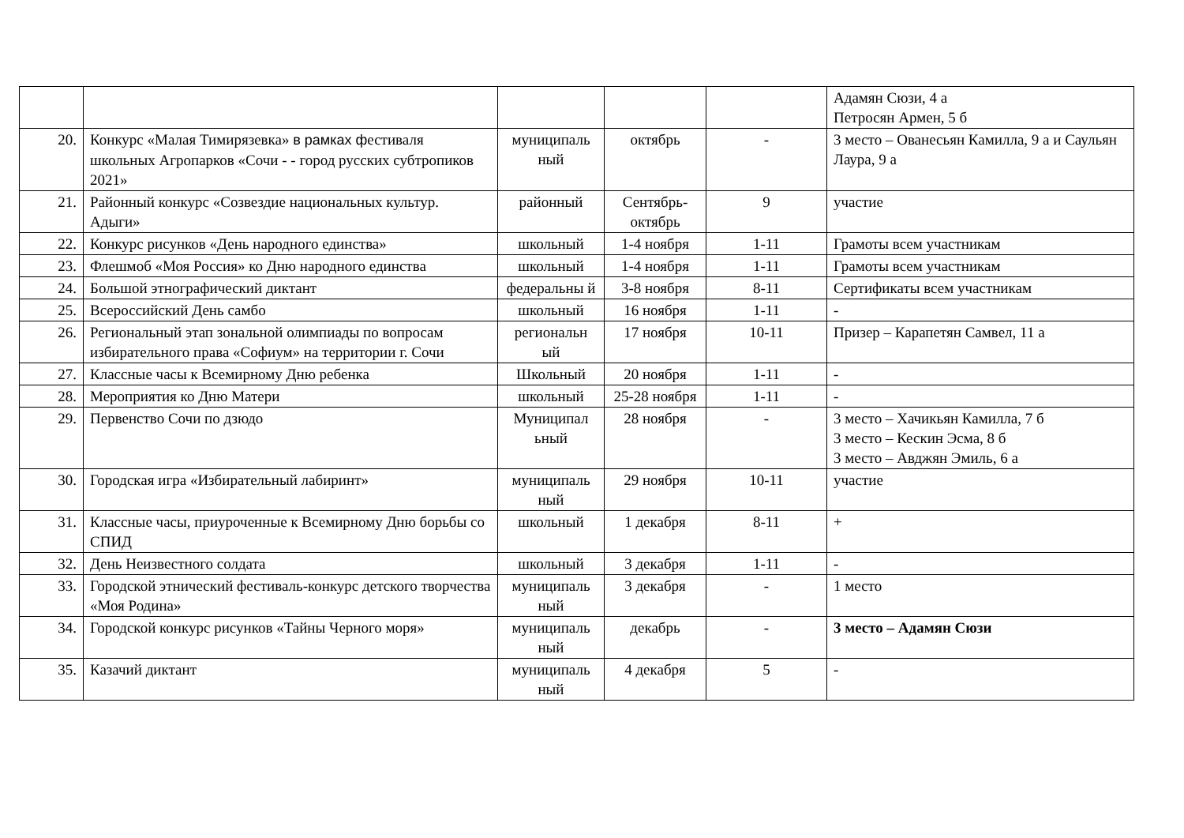| | | | | | Адамян Сюзи, 4 а Петросян Армен, 5 б |
| 20. | Конкурс «Малая Тимирязевка» в рамках ф естиваля школьных Агропарков «Сочи - - город русских субтропиков 2021» | муниципаль ный | октябрь | - | 3 место – Ованесьян Камилла, 9 а и Саульян Лаура, 9 а |
| 21. | Районный конкурс «Созвездие национальных культур. Адыги» | районный | Сентябрь-октябрь | 9 | участие |
| 22. | Конкурс рисунков «День народного единства» | школьный | 1-4 ноября | 1-11 | Грамоты всем участникам |
| 23. | Флешмоб «Моя Россия» ко Дню народного единства | школьный | 1-4 ноября | 1-11 | Грамоты всем участникам |
| 24. | Большой этнографический диктант | федеральны й | 3-8 ноября | 8-11 | Сертификаты всем участникам |
| 25. | Всероссийский День самбо | школьный | 16 ноября | 1-11 | - |
| 26. | Региональный этап зональной олимпиады по вопросам избирательного права «Софиум» на территории г. Сочи | региональн ый | 17 ноября | 10-11 | Призер – Карапетян Самвел, 11 а |
| 27. | Классные часы к Всемирному Дню ребенка | Школьный | 20 ноября | 1-11 | - |
| 28. | Мероприятия ко Дню Матери | школьный | 25-28 ноября | 1-11 | - |
| 29. | Первенство Сочи по дзюдо | Муниципал ьный | 28 ноября | - | 3 место – Хачикьян Камилла, 7 б 3 место – Кескин Эсма, 8 б 3 место – Авджян Эмиль, 6 а |
| 30. | Городская игра «Избирательный лабиринт» | муниципаль ный | 29 ноября | 10-11 | участие |
| 31. | Классные часы, приуроченные к Всемирному Дню борьбы со СПИД | школьный | 1 декабря | 8-11 | + |
| 32. | День Неизвестного солдата | школьный | 3 декабря | 1-11 | - |
| 33. | Городской этнический фестиваль-конкурс детского творчества «Моя Родина» | муниципаль ный | 3 декабря | - | 1 место |
| 34. | Городской конкурс рисунков «Тайны Черного моря» | муниципаль ный | декабрь | - | 3 место – Адамян Сюзи |
| 35. | Казачий диктант | муниципаль ный | 4 декабря | 5 | - |